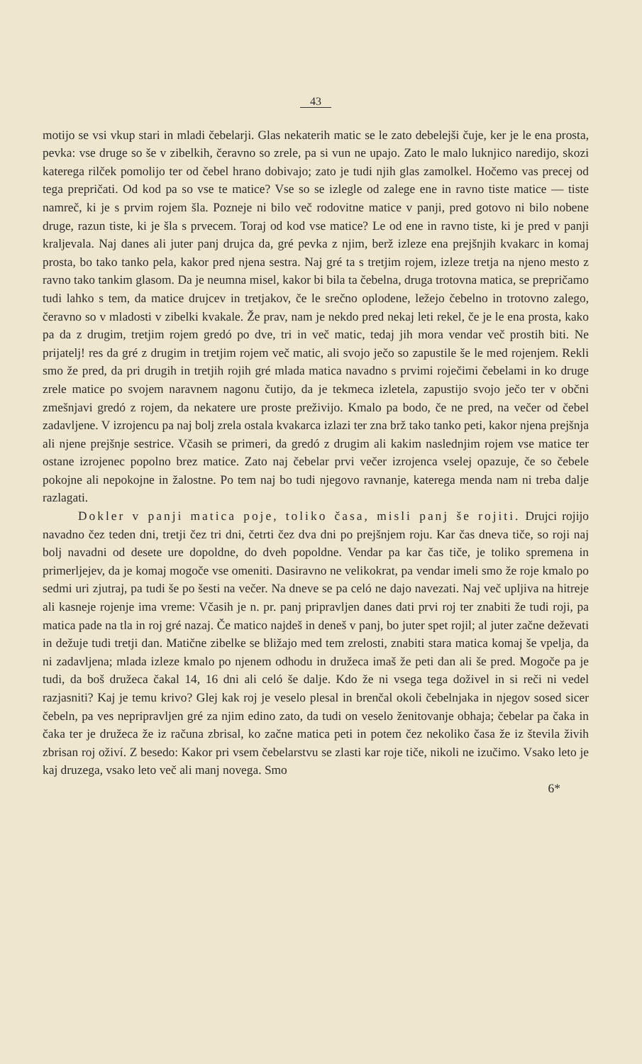43
motijo se vsi vkup stari in mladi čebelarji. Glas nekaterih matic se le zato debelejši čuje, ker je le ena prosta, pevka: vse druge so še v zibelkih, čeravno so zrele, pa si vun ne upajo. Zato le malo luknjico naredijo, skozi katerega rilček pomolijo ter od čebel hrano dobivajo; zato je tudi njih glas zamolkel. Hočemo vas precej od tega prepričati. Od kod pa so vse te matice? Vse so se izlegle od zalege ene in ravno tiste matice — tiste namreč, ki je s prvim rojem šla. Pozneje ni bilo več rodovitne matice v panji, pred gotovo ni bilo nobene druge, razun tiste, ki je šla s prvecem. Toraj od kod vse matice? Le od ene in ravno tiste, ki je pred v panji kraljevala. Naj danes ali juter panj drujca da, gré pevka z njim, berž izleze ena prejšnjih kvakarc in komaj prosta, bo tako tanko pela, kakor pred njena sestra. Naj gré ta s tretjim rojem, izleze tretja na njeno mesto z ravno tako tankim glasom. Da je neumna misel, kakor bi bila ta čebelna, druga trotovna matica, se prepričamo tudi lahko s tem, da matice drujcev in tretjakov, če le srečno oplodene, ležejo čebelno in trotovno zalego, čeravno so v mladosti v zibelki kvakale. Že prav, nam je nekdo pred nekaj leti rekel, če je le ena prosta, kako pa da z drugim, tretjim rojem gredó po dve, tri in več matic, tedaj jih mora vendar več prostih biti. Ne prijatelj! res da gré z drugim in tretjim rojem več matic, ali svojo ječo so zapustile še le med rojenjem. Rekli smo že pred, da pri drugih in tretjih rojih gré mlada matica navadno s prvimi roječimi čebelami in ko druge zrele matice po svojem naravnem nagonu čutijo, da je tekmeca izletela, zapustijo svojo ječo ter v občni zmešnjavi gredó z rojem, da nekatere ure proste preživijo. Kmalo pa bodo, če ne pred, na večer od čebel zadavljene. V izrojencu pa naj bolj zrela ostala kvakarca izlazi ter zna brž tako tanko peti, kakor njena prejšnja ali njene prejšnje sestrice. Včasih se primeri, da gredó z drugim ali kakim naslednjim rojem vse matice ter ostane izrojenec popolno brez matice. Zato naj čebelar prvi večer izrojenca vselej opazuje, če so čebele pokojne ali nepokojne in žalostne. Po tem naj bo tudi njegovo ravnanje, katerega menda nam ni treba dalje razlagati.
Dokler v panji matica poje, toliko časa, misli panj še rojiti. Drujci rojijo navadno čez teden dni, tretji čez tri dni, četrti čez dva dni po prejšnjem roju. Kar čas dneva tiče, so roji naj bolj navadni od desete ure dopoldne, do dveh popoldne. Vendar pa kar čas tiče, je toliko spremena in primerljejev, da je komaj mogoče vse omeniti. Dasiravno ne velikokrat, pa vendar imeli smo že roje kmalo po sedmi uri zjutraj, pa tudi še po šesti na večer. Na dneve se pa celó ne dajo navezati. Naj več upljiva na hitreje ali kasneje rojenje ima vreme: Včasih je n. pr. panj pripravljen danes dati prvi roj ter znabiti že tudi roji, pa matica pade na tla in roj gré nazaj. Če matico najdeš in deneš v panj, bo juter spet rojil; al juter začne deževati in dežuje tudi tretji dan. Matične zibelke se bližajo med tem zrelosti, znabiti stara matica komaj še vpelja, da ni zadavljena; mlada izleze kmalo po njenem odhodu in družeca imaš že peti dan ali še pred. Mogoče pa je tudi, da boš družeca čakal 14, 16 dni ali celó še dalje. Kdo že ni vsega tega doživel in si reči ni vedel razjasniti? Kaj je temu krivo? Glej kak roj je veselo plesal in brenčal okoli čebelnjaka in njegov sosed sicer čebeln, pa ves nepripravljen gré za njim edino zato, da tudi on veselo ženitovanje obhaja; čebelar pa čaka in čaka ter je družeca že iz računa zbrisal, ko začne matica peti in potem čez nekoliko časa že iz števila živih zbrisan roj oživí. Z besedo: Kakor pri vsem čebelarstvu se zlasti kar roje tiče, nikoli ne izučimo. Vsako leto je kaj druzega, vsako leto več ali manj novega. Smo
6*